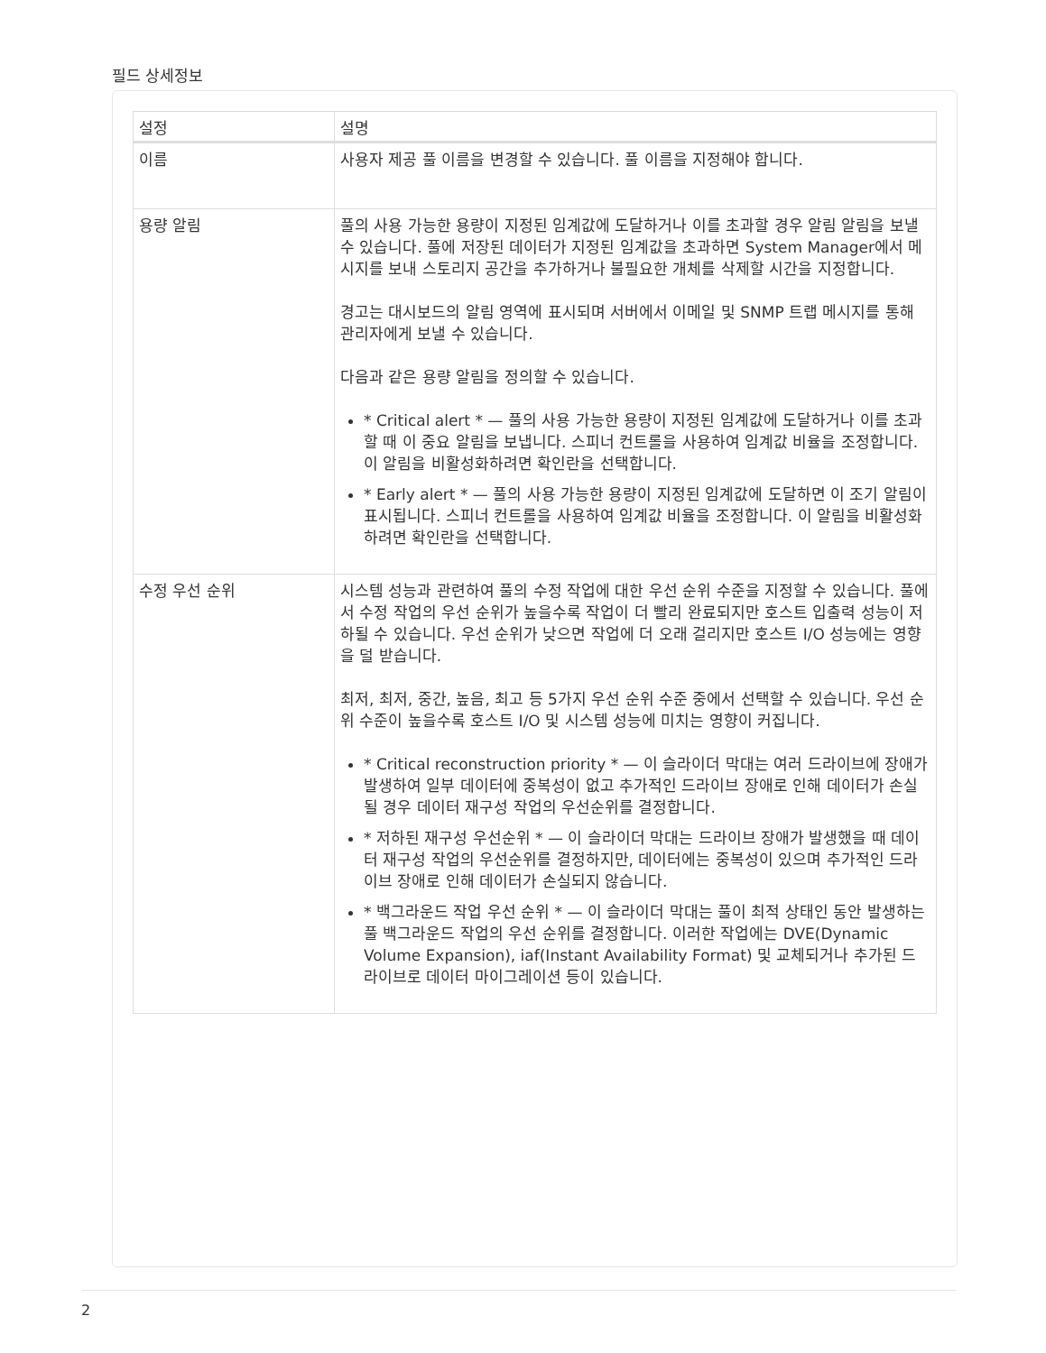필드 상세정보
| 설정 | 설명 |
| --- | --- |
| 이름 | 사용자 제공 풀 이름을 변경할 수 있습니다. 풀 이름을 지정해야 합니다. |
| 용량 알림 | 풀의 사용 가능한 용량이 지정된 임계값에 도달하거나 이를 초과할 경우 알림 알림을 보낼 수 있습니다. 풀에 저장된 데이터가 지정된 임계값을 초과하면 System Manager에서 메시지를 보내 스토리지 공간을 추가하거나 불필요한 개체를 삭제할 시간을 지정합니다. 경고는 대시보드의 알림 영역에 표시되며 서버에서 이메일 및 SNMP 트랩 메시지를 통해 관리자에게 보낼 수 있습니다. 다음과 같은 용량 알림을 정의할 수 있습니다. * Critical alert * — 풀의 사용 가능한 용량이 지정된 임계값에 도달하거나 이를 초과할 때 이 중요 알림을 보냅니다. 스피너 컨트롤을 사용하여 임계값 비율을 조정합니다. 이 알림을 비활성화하려면 확인란을 선택합니다. * Early alert * — 풀의 사용 가능한 용량이 지정된 임계값에 도달하면 이 조기 알림이 표시됩니다. 스피너 컨트롤을 사용하여 임계값 비율을 조정합니다. 이 알림을 비활성화하려면 확인란을 선택합니다. |
| 수정 우선 순위 | 시스템 성능과 관련하여 풀의 수정 작업에 대한 우선 순위 수준을 지정할 수 있습니다. 풀에서 수정 작업의 우선 순위가 높을수록 작업이 더 빨리 완료되지만 호스트 입출력 성능이 저하될 수 있습니다. 우선 순위가 낮으면 작업에 더 오래 걸리지만 호스트 I/O 성능에는 영향을 덜 받습니다. 최저, 최저, 중간, 높음, 최고 등 5가지 우선 순위 수준 중에서 선택할 수 있습니다. 우선 순위 수준이 높을수록 호스트 I/O 및 시스템 성능에 미치는 영향이 커집니다. * Critical reconstruction priority * — 이 슬라이더 막대는 여러 드라이브에 장애가 발생하여 일부 데이터에 중복성이 없고 추가적인 드라이브 장애로 인해 데이터가 손실될 경우 데이터 재구성 작업의 우선순위를 결정합니다. * 저하된 재구성 우선순위 * — 이 슬라이더 막대는 드라이브 장애가 발생했을 때 데이터 재구성 작업의 우선순위를 결정하지만, 데이터에는 중복성이 있으며 추가적인 드라이브 장애로 인해 데이터가 손실되지 않습니다. * 백그라운드 작업 우선 순위 * — 이 슬라이더 막대는 풀이 최적 상태인 동안 발생하는 풀 백그라운드 작업의 우선 순위를 결정합니다. 이러한 작업에는 DVE(Dynamic Volume Expansion), iaf(Instant Availability Format) 및 교체되거나 추가된 드라이브로 데이터 마이그레이션 등이 있습니다. |
2